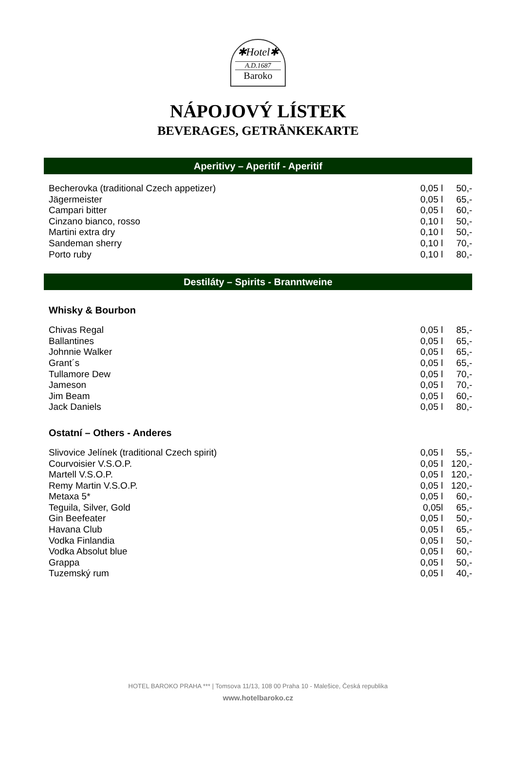✱Hotel✱
A.D.1687
Baroko
NÁPOJOVÝ LÍSTEK
BEVERAGES, GETRÄNKEKARTE
Aperitivy – Aperitif - Aperitif
| Becherovka (traditional Czech appetizer) | 0,05 l | 50,- |
| Jägermeister | 0,05 l | 65,- |
| Campari bitter | 0,05 l | 60,- |
| Cinzano bianco, rosso | 0,10 l | 50,- |
| Martini extra dry | 0,10 l | 50,- |
| Sandeman sherry | 0,10 l | 70,- |
| Porto ruby | 0,10 l | 80,- |
Destiláty – Spirits - Branntweine
Whisky & Bourbon
| Chivas Regal | 0,05 l | 85,- |
| Ballantines | 0,05 l | 65,- |
| Johnnie Walker | 0,05 l | 65,- |
| Grant´s | 0,05 l | 65,- |
| Tullamore Dew | 0,05 l | 70,- |
| Jameson | 0,05 l | 70,- |
| Jim Beam | 0,05 l | 60,- |
| Jack Daniels | 0,05 l | 80,- |
Ostatní – Others - Anderes
| Slivovice Jelínek (traditional Czech spirit) | 0,05 l | 55,- |
| Courvoisier V.S.O.P. | 0,05 l | 120,- |
| Martell V.S.O.P. | 0,05 l | 120,- |
| Remy Martin V.S.O.P. | 0,05 l | 120,- |
| Metaxa 5* | 0,05 l | 60,- |
| Teguila, Silver, Gold | 0,05l | 65,- |
| Gin Beefeater | 0,05 l | 50,- |
| Havana Club | 0,05 l | 65,- |
| Vodka Finlandia | 0,05 l | 50,- |
| Vodka Absolut blue | 0,05 l | 60,- |
| Grappa | 0,05 l | 50,- |
| Tuzemský rum | 0,05 l | 40,- |
HOTEL BAROKO PRAHA *** | Tomsova 11/13, 108 00 Praha 10 - Malešice, Česká republika
www.hotelbaroko.cz